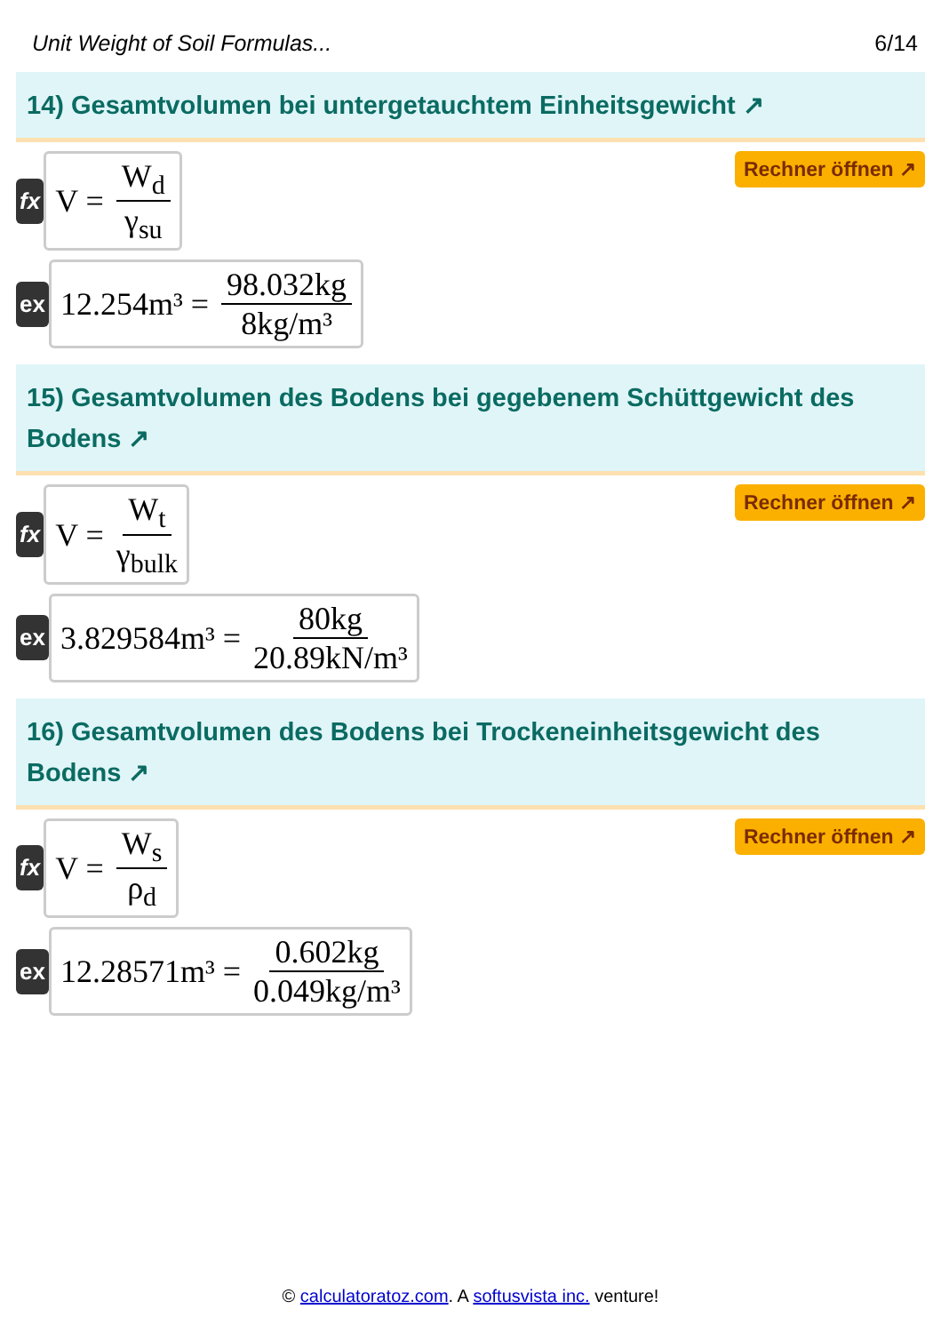Unit Weight of Soil Formulas... 6/14
14) Gesamtvolumen bei untergetauchtem Einheitsgewicht ↗
fx
V = W<sub>d</sub> γ<sub>su</sub>
Rechner öffnen ↗
ex
12.254m³ = 98.032kg 8kg/m³
15) Gesamtvolumen des Bodens bei gegebenem Schüttgewicht des Bodens ↗
fx
V = W<sub>t</sub> γ<sub>bulk</sub>
Rechner öffnen ↗
ex
3.829584m³ = 80kg 20.89kN/m³
16) Gesamtvolumen des Bodens bei Trockeneinheitsgewicht des Bodens ↗
fx
V = W<sub>s</sub> ρ<sub>d</sub>
Rechner öffnen ↗
ex
12.28571m³ = 0.602kg 0.049kg/m³
© calculatoratoz.com. A softusvista inc. venture!